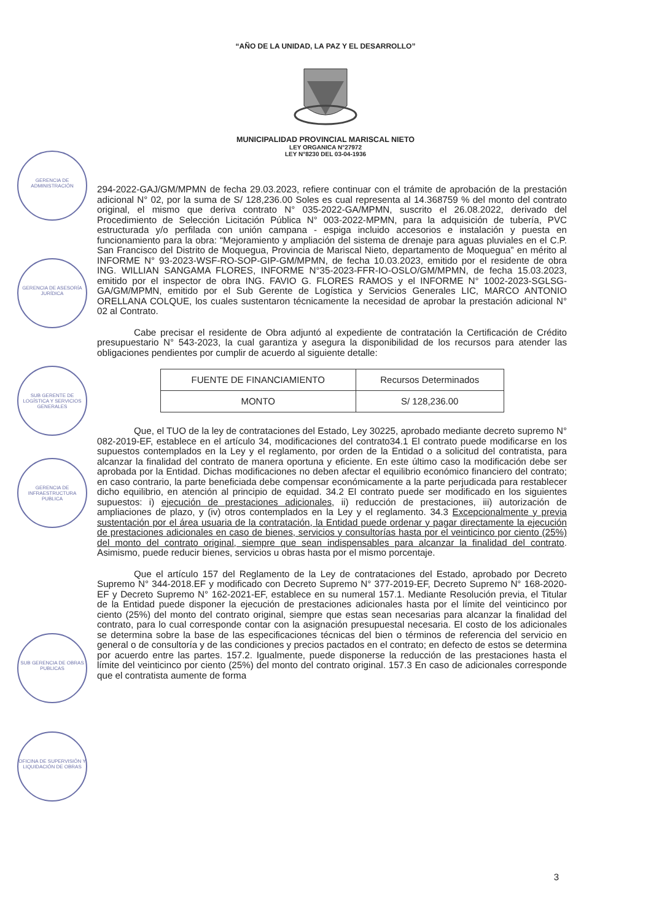“AÑO DE LA UNIDAD, LA PAZ Y EL DESARROLLO”
MUNICIPALIDAD PROVINCIAL MARISCAL NIETO
LEY ORGANICA N°27972
LEY N°8230 DEL 03-04-1936
GERENCIA DE ADMINISTRACIÓN
GERENCIA DE ASESORÍA JURÍDICA
SUB GERENTE DE LOGÍSTICA Y SERVICIOS GENERALES
GERENCIA DE INFRAESTRUCTURA PUBLICA
SUB GERENCIA DE OBRAS PUBLICAS
OFICINA DE SUPERVISIÓN Y LIQUIDACIÓN DE OBRAS
294-2022-GAJ/GM/MPMN de fecha 29.03.2023, refiere continuar con el trámite de aprobación de la prestación adicional N° 02, por la suma de S/ 128,236.00 Soles es cual representa al 14.368759 % del monto del contrato original, el mismo que deriva contrato N° 035-2022-GA/MPMN, suscrito el 26.08.2022, derivado del Procedimiento de Selección Licitación Pública N° 003-2022-MPMN, para la adquisición de tubería, PVC estructurada y/o perfilada con unión campana - espiga incluido accesorios e instalación y puesta en funcionamiento para la obra: “Mejoramiento y ampliación del sistema de drenaje para aguas pluviales en el C.P. San Francisco del Distrito de Moquegua, Provincia de Mariscal Nieto, departamento de Moquegua” en mérito al INFORME N° 93-2023-WSF-RO-SOP-GIP-GM/MPMN, de fecha 10.03.2023, emitido por el residente de obra ING. WILLIAN SANGAMA FLORES, INFORME N°35-2023-FFR-IO-OSLO/GM/MPMN, de fecha 15.03.2023, emitido por el inspector de obra ING. FAVIO G. FLORES RAMOS y el INFORME N° 1002-2023-SGLSG-GA/GM/MPMN, emitido por el Sub Gerente de Logística y Servicios Generales LIC, MARCO ANTONIO ORELLANA COLQUE, los cuales sustentaron técnicamente la necesidad de aprobar la prestación adicional N° 02 al Contrato.
Cabe precisar el residente de Obra adjuntó al expediente de contratación la Certificación de Crédito presupuestario N° 543-2023, la cual garantiza y asegura la disponibilidad de los recursos para atender las obligaciones pendientes por cumplir de acuerdo al siguiente detalle:
| FUENTE DE FINANCIAMIENTO | Recursos Determinados |
| MONTO | S/ 128,236.00 |
Que, el TUO de la ley de contrataciones del Estado, Ley 30225, aprobado mediante decreto supremo N° 082-2019-EF, establece en el artículo 34, modificaciones del contrato34.1 El contrato puede modificarse en los supuestos contemplados en la Ley y el reglamento, por orden de la Entidad o a solicitud del contratista, para alcanzar la finalidad del contrato de manera oportuna y eficiente. En este último caso la modificación debe ser aprobada por la Entidad. Dichas modificaciones no deben afectar el equilibrio económico financiero del contrato; en caso contrario, la parte beneficiada debe compensar económicamente a la parte perjudicada para restablecer dicho equilibrio, en atención al principio de equidad. 34.2 El contrato puede ser modificado en los siguientes supuestos: i) ejecución de prestaciones adicionales, ii) reducción de prestaciones, iii) autorización de ampliaciones de plazo, y (iv) otros contemplados en la Ley y el reglamento. 34.3 Excepcionalmente y previa sustentación por el área usuaria de la contratación, la Entidad puede ordenar y pagar directamente la ejecución de prestaciones adicionales en caso de bienes, servicios y consultorías hasta por el veinticinco por ciento (25%) del monto del contrato original, siempre que sean indispensables para alcanzar la finalidad del contrato. Asimismo, puede reducir bienes, servicios u obras hasta por el mismo porcentaje.
Que el artículo 157 del Reglamento de la Ley de contrataciones del Estado, aprobado por Decreto Supremo N° 344-2018.EF y modificado con Decreto Supremo N° 377-2019-EF, Decreto Supremo N° 168-2020-EF y Decreto Supremo N° 162-2021-EF, establece en su numeral 157.1. Mediante Resolución previa, el Titular de la Entidad puede disponer la ejecución de prestaciones adicionales hasta por el límite del veinticinco por ciento (25%) del monto del contrato original, siempre que estas sean necesarias para alcanzar la finalidad del contrato, para lo cual corresponde contar con la asignación presupuestal necesaria. El costo de los adicionales se determina sobre la base de las especificaciones técnicas del bien o términos de referencia del servicio en general o de consultoría y de las condiciones y precios pactados en el contrato; en defecto de estos se determina por acuerdo entre las partes. 157.2. Igualmente, puede disponerse la reducción de las prestaciones hasta el límite del veinticinco por ciento (25%) del monto del contrato original. 157.3 En caso de adicionales corresponde que el contratista aumente de forma
3